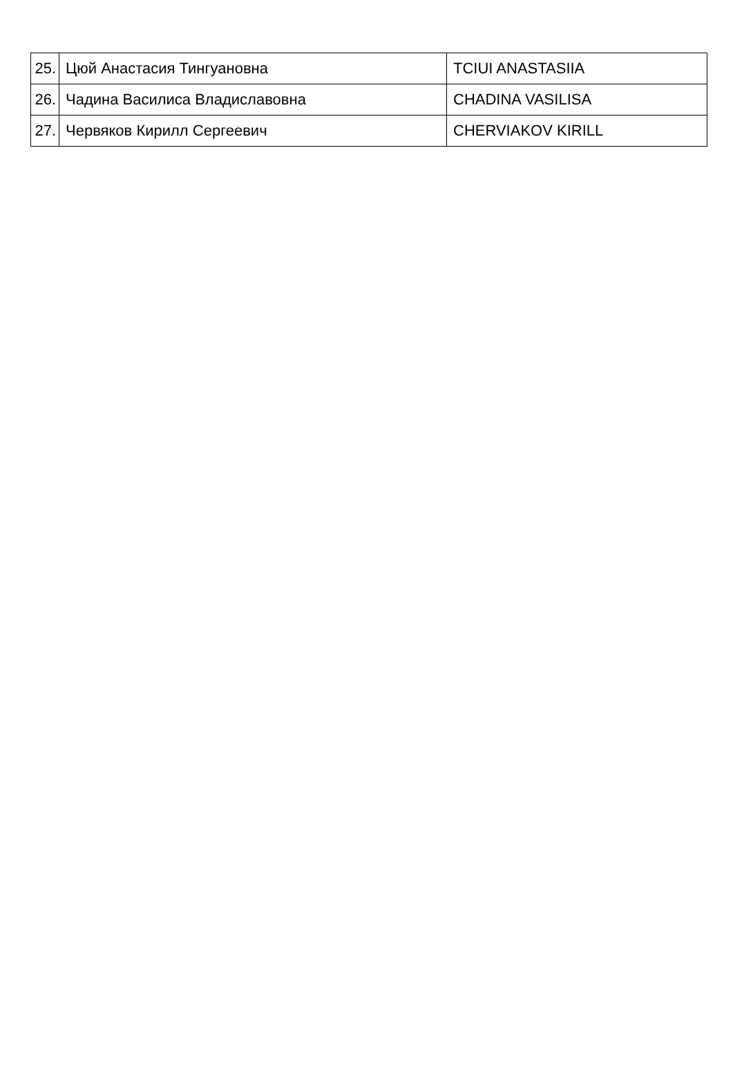| 25. | Цюй Анастасия Тингуановна | TCIUI ANASTASIIA |
| 26. | Чадина Василиса Владиславовна | CHADINA VASILISA |
| 27. | Червяков Кирилл Сергеевич | CHERVIAKOV KIRILL |